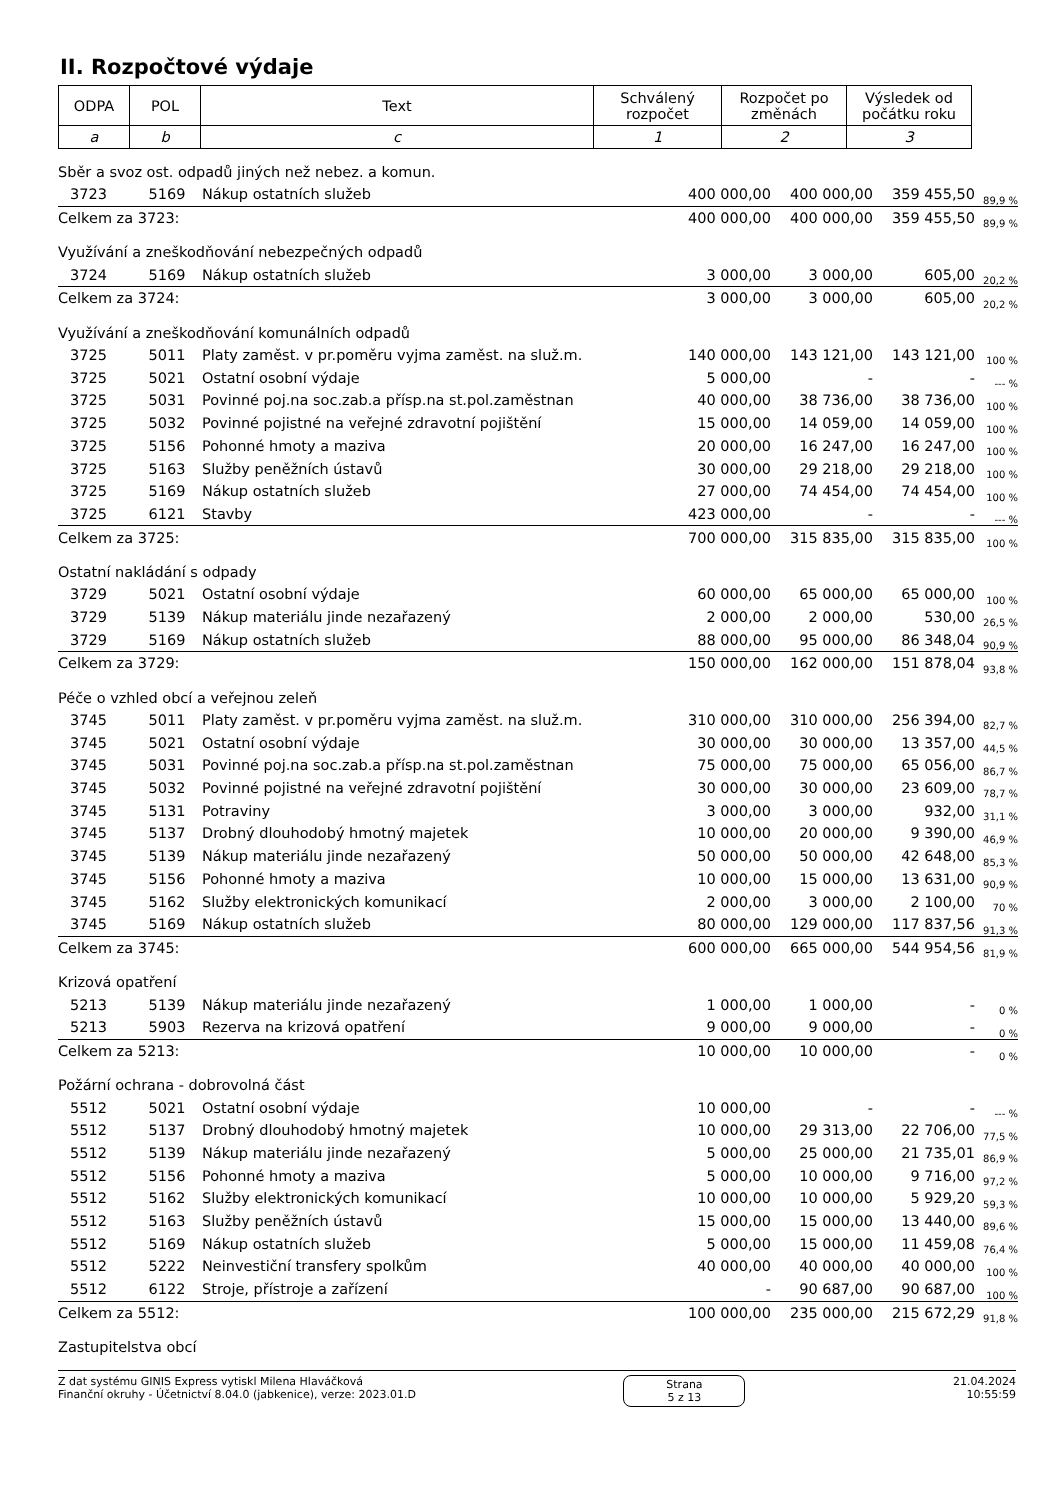II. Rozpočtové výdaje
| ODPA | POL | Text | Schválený rozpočet | Rozpočet po změnách | Výsledek od počátku roku |
| a | b | c | 1 | 2 | 3 |
| Sběr a svoz ost. odpadů jiných než nebez. a komun. | | | | | | |
| 3723 | 5169 | Nákup ostatních služeb | 400 000,00 | 400 000,00 | 359 455,50 | 89,9 % |
| Celkem za 3723: | | | 400 000,00 | 400 000,00 | 359 455,50 | 89,9 % |
| Využívání a zneškodňování nebezpečných odpadů | | | | | | |
| 3724 | 5169 | Nákup ostatních služeb | 3 000,00 | 3 000,00 | 605,00 | 20,2 % |
| Celkem za 3724: | | | 3 000,00 | 3 000,00 | 605,00 | 20,2 % |
| Využívání a zneškodňování komunálních odpadů | | | | | | |
| 3725 | 5011 | Platy zaměst. v pr.poměru vyjma zaměst. na služ.m. | 140 000,00 | 143 121,00 | 143 121,00 | 100 % |
| 3725 | 5021 | Ostatní osobní výdaje | 5 000,00 | - | - | --- % |
| 3725 | 5031 | Povinné poj.na soc.zab.a přísp.na st.pol.zaměstnan | 40 000,00 | 38 736,00 | 38 736,00 | 100 % |
| 3725 | 5032 | Povinné pojistné na veřejné zdravotní pojištění | 15 000,00 | 14 059,00 | 14 059,00 | 100 % |
| 3725 | 5156 | Pohonné hmoty a maziva | 20 000,00 | 16 247,00 | 16 247,00 | 100 % |
| 3725 | 5163 | Služby peněžních ústavů | 30 000,00 | 29 218,00 | 29 218,00 | 100 % |
| 3725 | 5169 | Nákup ostatních služeb | 27 000,00 | 74 454,00 | 74 454,00 | 100 % |
| 3725 | 6121 | Stavby | 423 000,00 | - | - | --- % |
| Celkem za 3725: | | | 700 000,00 | 315 835,00 | 315 835,00 | 100 % |
| Ostatní nakládání s odpady | | | | | | |
| 3729 | 5021 | Ostatní osobní výdaje | 60 000,00 | 65 000,00 | 65 000,00 | 100 % |
| 3729 | 5139 | Nákup materiálu jinde nezařazený | 2 000,00 | 2 000,00 | 530,00 | 26,5 % |
| 3729 | 5169 | Nákup ostatních služeb | 88 000,00 | 95 000,00 | 86 348,04 | 90,9 % |
| Celkem za 3729: | | | 150 000,00 | 162 000,00 | 151 878,04 | 93,8 % |
| Péče o vzhled obcí a veřejnou zeleň | | | | | | |
| 3745 | 5011 | Platy zaměst. v pr.poměru vyjma zaměst. na služ.m. | 310 000,00 | 310 000,00 | 256 394,00 | 82,7 % |
| 3745 | 5021 | Ostatní osobní výdaje | 30 000,00 | 30 000,00 | 13 357,00 | 44,5 % |
| 3745 | 5031 | Povinné poj.na soc.zab.a přísp.na st.pol.zaměstnan | 75 000,00 | 75 000,00 | 65 056,00 | 86,7 % |
| 3745 | 5032 | Povinné pojistné na veřejné zdravotní pojištění | 30 000,00 | 30 000,00 | 23 609,00 | 78,7 % |
| 3745 | 5131 | Potraviny | 3 000,00 | 3 000,00 | 932,00 | 31,1 % |
| 3745 | 5137 | Drobný dlouhodobý hmotný majetek | 10 000,00 | 20 000,00 | 9 390,00 | 46,9 % |
| 3745 | 5139 | Nákup materiálu jinde nezařazený | 50 000,00 | 50 000,00 | 42 648,00 | 85,3 % |
| 3745 | 5156 | Pohonné hmoty a maziva | 10 000,00 | 15 000,00 | 13 631,00 | 90,9 % |
| 3745 | 5162 | Služby elektronických komunikací | 2 000,00 | 3 000,00 | 2 100,00 | 70 % |
| 3745 | 5169 | Nákup ostatních služeb | 80 000,00 | 129 000,00 | 117 837,56 | 91,3 % |
| Celkem za 3745: | | | 600 000,00 | 665 000,00 | 544 954,56 | 81,9 % |
| Krizová opatření | | | | | | |
| 5213 | 5139 | Nákup materiálu jinde nezařazený | 1 000,00 | 1 000,00 | - | 0 % |
| 5213 | 5903 | Rezerva na krizová opatření | 9 000,00 | 9 000,00 | - | 0 % |
| Celkem za 5213: | | | 10 000,00 | 10 000,00 | - | 0 % |
| Požární ochrana - dobrovolná část | | | | | | |
| 5512 | 5021 | Ostatní osobní výdaje | 10 000,00 | - | - | --- % |
| 5512 | 5137 | Drobný dlouhodobý hmotný majetek | 10 000,00 | 29 313,00 | 22 706,00 | 77,5 % |
| 5512 | 5139 | Nákup materiálu jinde nezařazený | 5 000,00 | 25 000,00 | 21 735,01 | 86,9 % |
| 5512 | 5156 | Pohonné hmoty a maziva | 5 000,00 | 10 000,00 | 9 716,00 | 97,2 % |
| 5512 | 5162 | Služby elektronických komunikací | 10 000,00 | 10 000,00 | 5 929,20 | 59,3 % |
| 5512 | 5163 | Služby peněžních ústavů | 15 000,00 | 15 000,00 | 13 440,00 | 89,6 % |
| 5512 | 5169 | Nákup ostatních služeb | 5 000,00 | 15 000,00 | 11 459,08 | 76,4 % |
| 5512 | 5222 | Neinvestiční transfery spolkům | 40 000,00 | 40 000,00 | 40 000,00 | 100 % |
| 5512 | 6122 | Stroje, přístroje a zařízení | - | 90 687,00 | 90 687,00 | 100 % |
| Celkem za 5512: | | | 100 000,00 | 235 000,00 | 215 672,29 | 91,8 % |
| Zastupitelstva obcí | | | | | | |
Z dat systému GINIS Express vytiskl Milena Hlaváčková
Finanční okruhy - Účetnictví 8.04.0 (jabkenice), verze: 2023.01.D
Strana
5 z 13
21.04.2024
10:55:59